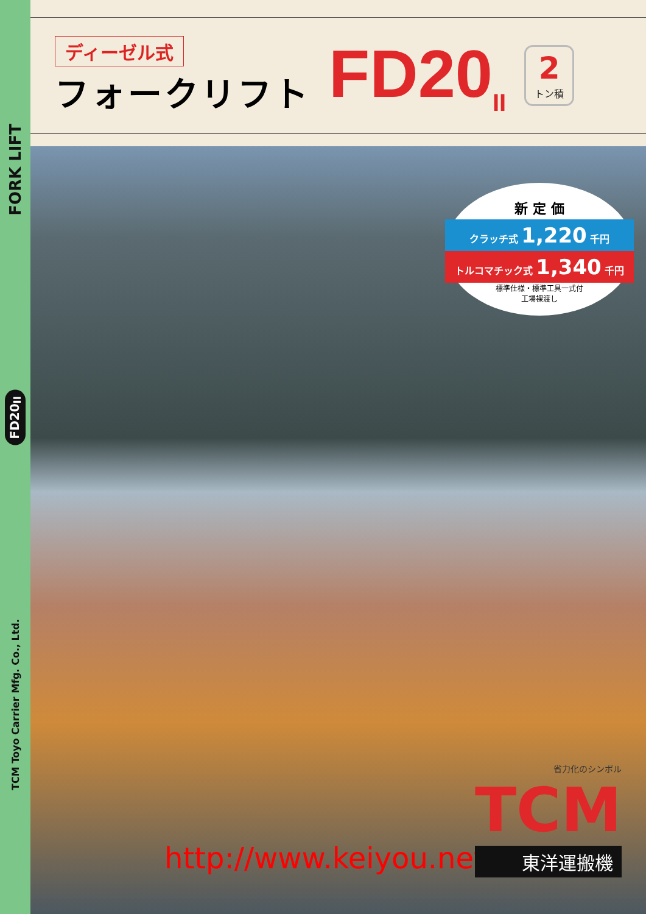FORK LIFT
FD20<sub>II</sub>
TCM Toyo Carrier Mfg. Co., Ltd.
ディーゼル式
フォークリフト
FD20<sub>II</sub>
2
トン積
新 定 価
クラッチ式 1,220 千円
トルコマチック式 1,340 千円
標準仕様・標準工具一式付
工場裸渡し
http://www.keiyou.net/
省力化のシンボル
TCM
東洋運搬機